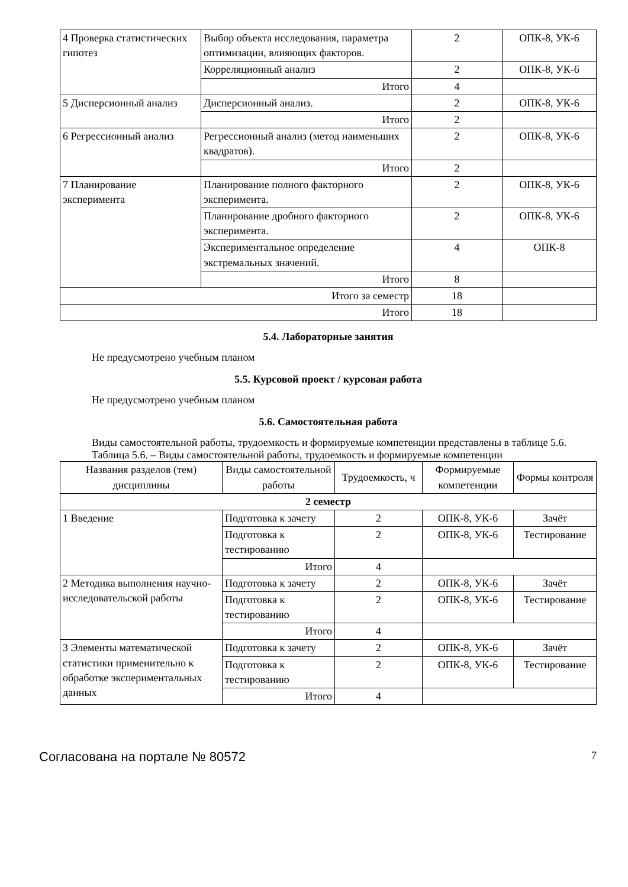| 4 Проверка статистических гипотез | Выбор объекта исследования, параметра оптимизации, влияющих факторов. | 2 | ОПК-8, УК-6 |
| | Корреляционный анализ | 2 | ОПК-8, УК-6 |
| | Итого | 4 | |
| 5 Дисперсионный анализ | Дисперсионный анализ. | 2 | ОПК-8, УК-6 |
| | Итого | 2 | |
| 6 Регрессионный анализ | Регрессионный анализ (метод наименьших квадратов). | 2 | ОПК-8, УК-6 |
| | Итого | 2 | |
| 7 Планирование эксперимента | Планирование полного факторного эксперимента. | 2 | ОПК-8, УК-6 |
| | Планирование дробного факторного эксперимента. | 2 | ОПК-8, УК-6 |
| | Экспериментальное определение экстремальных значений. | 4 | ОПК-8 |
| | Итого | 8 | |
| Итого за семестр | | 18 | |
| Итого | | 18 | |
5.4. Лабораторные занятия
Не предусмотрено учебным планом
5.5. Курсовой проект / курсовая работа
Не предусмотрено учебным планом
5.6. Самостоятельная работа
Виды самостоятельной работы, трудоемкость и формируемые компетенции представлены в таблице 5.6.
Таблица 5.6. – Виды самостоятельной работы, трудоемкость и формируемые компетенции
| Названия разделов (тем) дисциплины | Виды самостоятельной работы | Трудоемкость, ч | Формируемые компетенции | Формы контроля |
| --- | --- | --- | --- | --- |
| 2 семестр | | | | |
| 1 Введение | Подготовка к зачету | 2 | ОПК-8, УК-6 | Зачёт |
| | Подготовка к тестированию | 2 | ОПК-8, УК-6 | Тестирование |
| | Итого | 4 | | |
| 2 Методика выполнения научно-исследовательской работы | Подготовка к зачету | 2 | ОПК-8, УК-6 | Зачёт |
| | Подготовка к тестированию | 2 | ОПК-8, УК-6 | Тестирование |
| | Итого | 4 | | |
| 3 Элементы математической статистики применительно к обработке экспериментальных данных | Подготовка к зачету | 2 | ОПК-8, УК-6 | Зачёт |
| | Подготовка к тестированию | 2 | ОПК-8, УК-6 | Тестирование |
| | Итого | 4 | | |
Согласована на портале № 80572 7